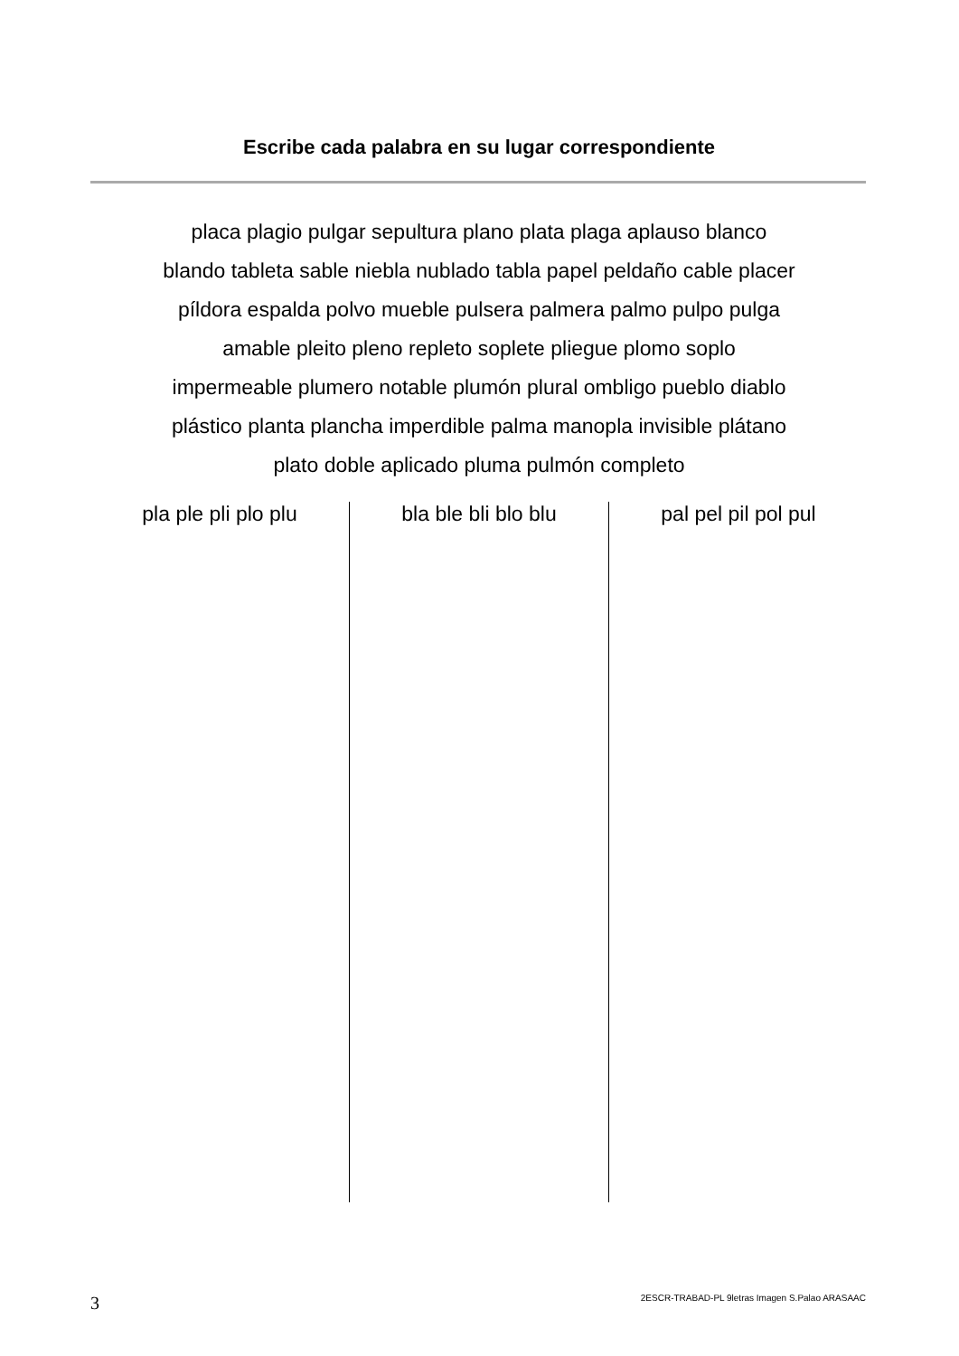Escribe cada palabra en su lugar correspondiente
placa plagio pulgar sepultura plano plata plaga aplauso blanco
blando tableta sable niebla nublado tabla papel peldaño cable placer
píldora espalda polvo mueble pulsera palmera palmo pulpo pulga
amable pleito pleno repleto soplete pliegue plomo soplo
impermeable plumero notable plumón plural ombligo pueblo diablo
plástico planta plancha imperdible palma manopla invisible plátano
plato doble aplicado pluma pulmón completo
pla ple pli plo plu bla ble bli blo blu pal pel pil pol pul
3
2ESCR-TRABAD-PL 9letras Imagen S.Palao ARASAAC